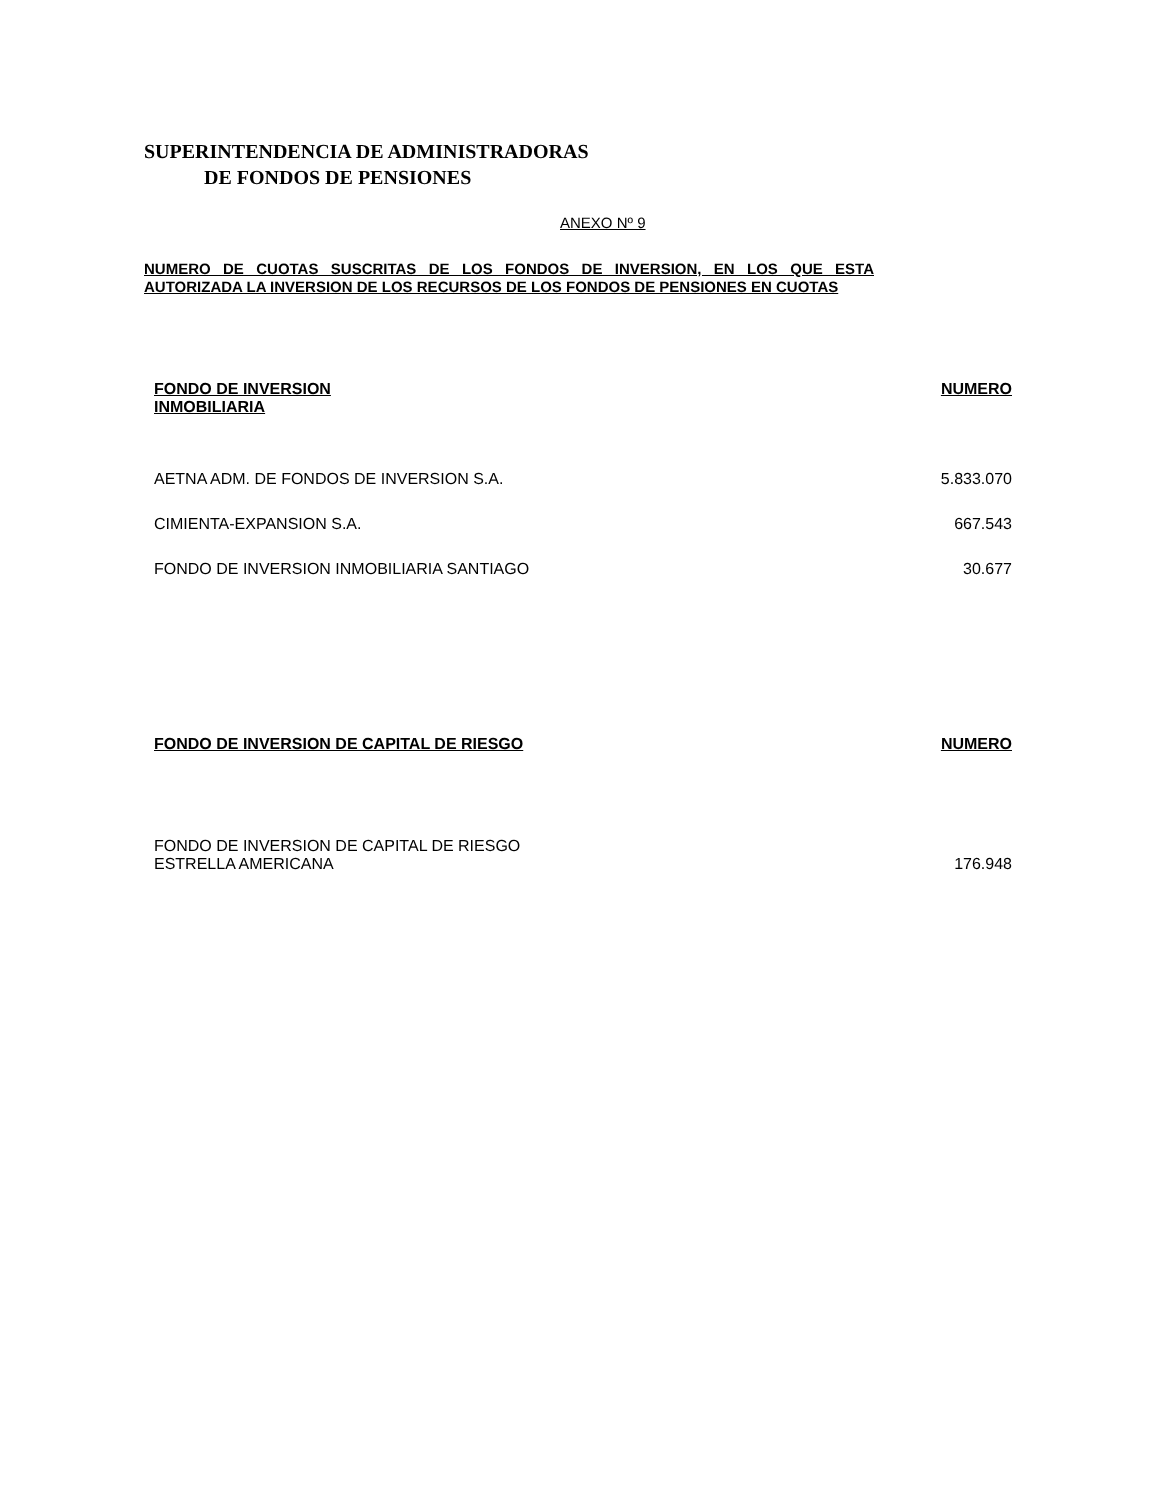SUPERINTENDENCIA DE ADMINISTRADORAS
DE FONDOS DE PENSIONES
ANEXO Nº 9
NUMERO DE CUOTAS SUSCRITAS DE LOS FONDOS DE INVERSION, EN LOS QUE ESTA AUTORIZADA LA INVERSION DE LOS RECURSOS DE LOS FONDOS DE PENSIONES EN CUOTAS
| FONDO DE INVERSION INMOBILIARIA | NUMERO |
| --- | --- |
| AETNA ADM. DE FONDOS DE INVERSION S.A. | 5.833.070 |
| CIMIENTA-EXPANSION S.A. | 667.543 |
| FONDO DE INVERSION INMOBILIARIA SANTIAGO | 30.677 |
| FONDO DE INVERSION DE CAPITAL DE RIESGO | NUMERO |
| --- | --- |
| FONDO DE INVERSION DE CAPITAL DE RIESGO ESTRELLA AMERICANA | 176.948 |